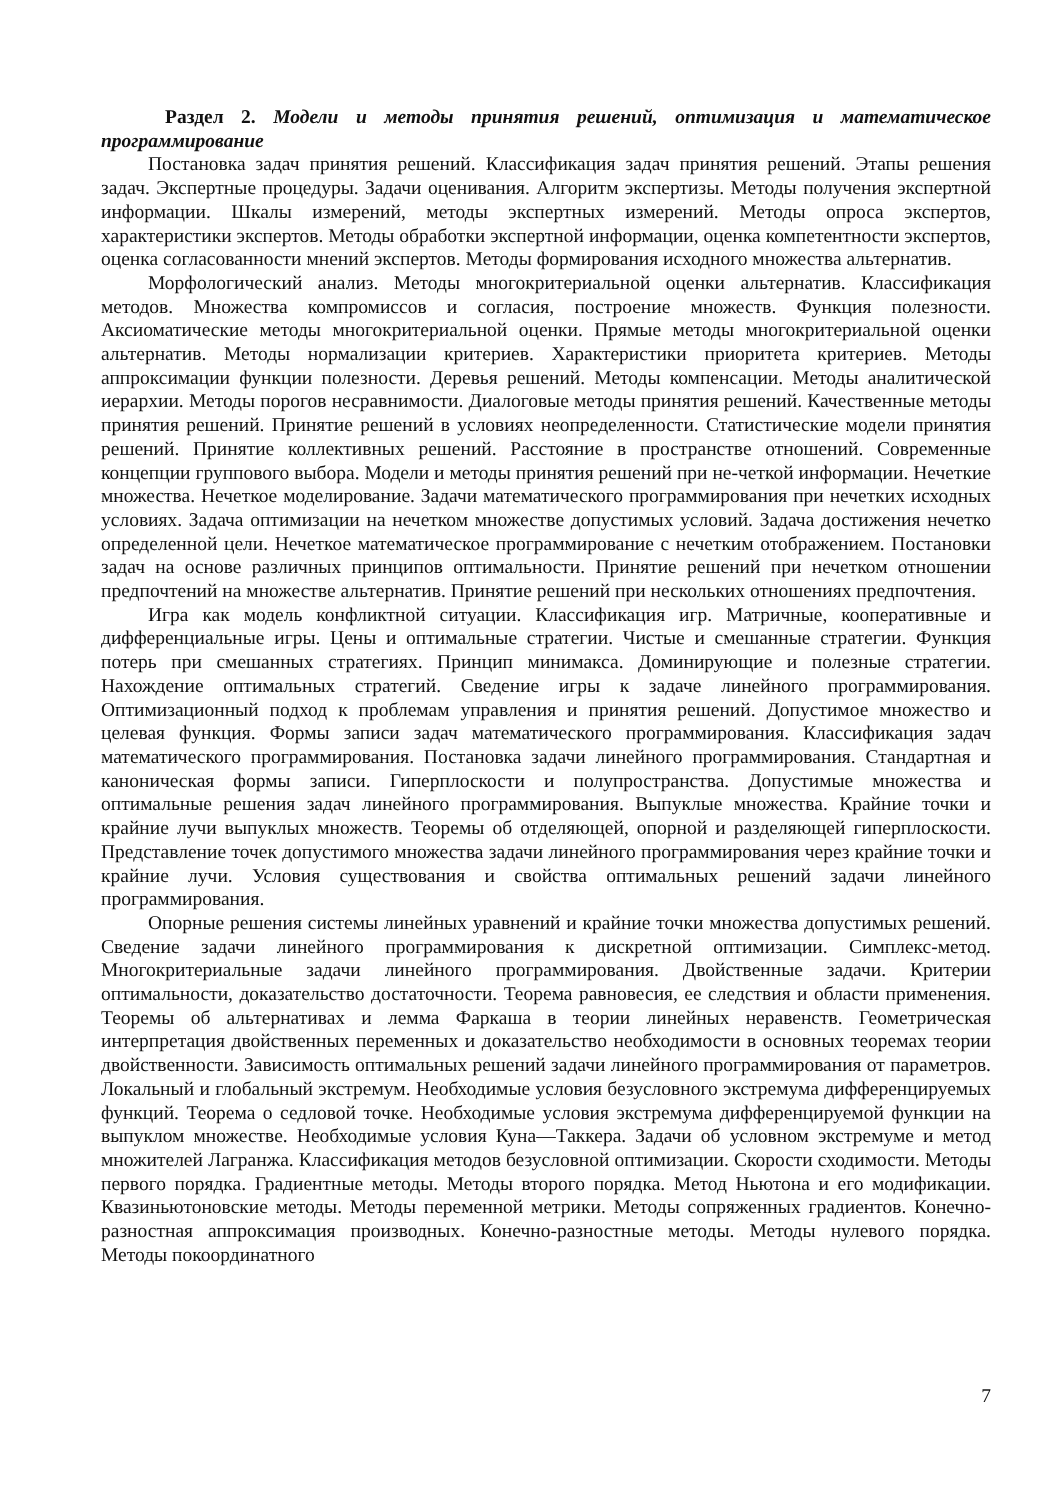Раздел 2. Модели и методы принятия решений, оптимизация и математическое программирование
Постановка задач принятия решений. Классификация задач принятия решений. Этапы решения задач. Экспертные процедуры. Задачи оценивания. Алгоритм экспертизы. Методы получения экспертной информации. Шкалы измерений, методы экспертных измерений. Методы опроса экспертов, характеристики экспертов. Методы обработки экспертной информации, оценка компетентности экспертов, оценка согласованности мнений экспертов. Методы формирования исходного множества альтернатив.
Морфологический анализ. Методы многокритериальной оценки альтернатив. Классификация методов. Множества компромиссов и согласия, построение множеств. Функция полезности. Аксиоматические методы многокритериальной оценки. Прямые методы многокритериальной оценки альтернатив. Методы нормализации критериев. Характеристики приоритета критериев. Методы аппроксимации функции полезности. Деревья решений. Методы компенсации. Методы аналитической иерархии. Методы порогов несравнимости. Диалоговые методы принятия решений. Качественные методы принятия решений. Принятие решений в условиях неопределенности. Статистические модели принятия решений. Принятие коллективных решений. Расстояние в пространстве отношений. Современные концепции группового выбора. Модели и методы принятия решений при не-четкой информации. Нечеткие множества. Нечеткое моделирование. Задачи математического программирования при нечетких исходных условиях. Задача оптимизации на нечетком множестве допустимых условий. Задача достижения нечетко определенной цели. Нечеткое математическое программирование с нечетким отображением. Постановки задач на основе различных принципов оптимальности. Принятие решений при нечетком отношении предпочтений на множестве альтернатив. Принятие решений при нескольких отношениях предпочтения.
Игра как модель конфликтной ситуации. Классификация игр. Матричные, кооперативные и дифференциальные игры. Цены и оптимальные стратегии. Чистые и смешанные стратегии. Функция потерь при смешанных стратегиях. Принцип минимакса. Доминирующие и полезные стратегии. Нахождение оптимальных стратегий. Сведение игры к задаче линейного программирования. Оптимизационный подход к проблемам управления и принятия решений. Допустимое множество и целевая функция. Формы записи задач математического программирования. Классификация задач математического программирования. Постановка задачи линейного программирования. Стандартная и каноническая формы записи. Гиперплоскости и полупространства. Допустимые множества и оптимальные решения задач линейного программирования. Выпуклые множества. Крайние точки и крайние лучи выпуклых множеств. Теоремы об отделяющей, опорной и разделяющей гиперплоскости. Представление точек допустимого множества задачи линейного программирования через крайние точки и крайние лучи. Условия существования и свойства оптимальных решений задачи линейного программирования.
Опорные решения системы линейных уравнений и крайние точки множества допустимых решений. Сведение задачи линейного программирования к дискретной оптимизации. Симплекс-метод. Многокритериальные задачи линейного программирования. Двойственные задачи. Критерии оптимальности, доказательство достаточности. Теорема равновесия, ее следствия и области применения. Теоремы об альтернативах и лемма Фаркаша в теории линейных неравенств. Геометрическая интерпретация двойственных переменных и доказательство необходимости в основных теоремах теории двойственности. Зависимость оптимальных решений задачи линейного программирования от параметров. Локальный и глобальный экстремум. Необходимые условия безусловного экстремума дифференцируемых функций. Теорема о седловой точке. Необходимые условия экстремума дифференцируемой функции на выпуклом множестве. Необходимые условия Куна—Таккера. Задачи об условном экстремуме и метод множителей Лагранжа. Классификация методов безусловной оптимизации. Скорости сходимости. Методы первого порядка. Градиентные методы. Методы второго порядка. Метод Ньютона и его модификации. Квазиньютоновские методы. Методы переменной метрики. Методы сопряженных градиентов. Конечно-разностная аппроксимация производных. Конечно-разностные методы. Методы нулевого порядка. Методы покоординатного
7